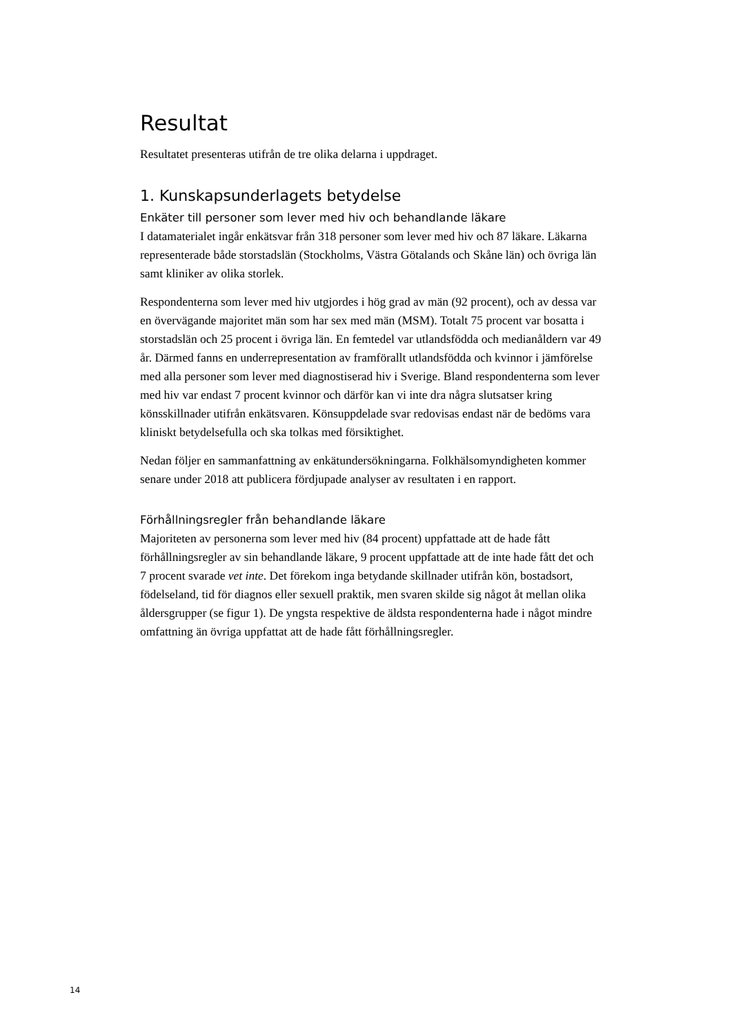Resultat
Resultatet presenteras utifrån de tre olika delarna i uppdraget.
1. Kunskapsunderlagets betydelse
Enkäter till personer som lever med hiv och behandlande läkare
I datamaterialet ingår enkätsvar från 318 personer som lever med hiv och 87 läkare. Läkarna representerade både storstadslän (Stockholms, Västra Götalands och Skåne län) och övriga län samt kliniker av olika storlek.
Respondenterna som lever med hiv utgjordes i hög grad av män (92 procent), och av dessa var en övervägande majoritet män som har sex med män (MSM). Totalt 75 procent var bosatta i storstadslän och 25 procent i övriga län. En femtedel var utlandsfödda och medianåldern var 49 år. Därmed fanns en underrepresentation av framförallt utlandsfödda och kvinnor i jämförelse med alla personer som lever med diagnostiserad hiv i Sverige. Bland respondenterna som lever med hiv var endast 7 procent kvinnor och därför kan vi inte dra några slutsatser kring könsskillnader utifrån enkätsvaren. Könsuppdelade svar redovisas endast när de bedöms vara kliniskt betydelsefulla och ska tolkas med försiktighet.
Nedan följer en sammanfattning av enkätundersökningarna. Folkhälsomyndigheten kommer senare under 2018 att publicera fördjupade analyser av resultaten i en rapport.
Förhållningsregler från behandlande läkare
Majoriteten av personerna som lever med hiv (84 procent) uppfattade att de hade fått förhållningsregler av sin behandlande läkare, 9 procent uppfattade att de inte hade fått det och 7 procent svarade vet inte. Det förekom inga betydande skillnader utifrån kön, bostadsort, födelseland, tid för diagnos eller sexuell praktik, men svaren skilde sig något åt mellan olika åldersgrupper (se figur 1). De yngsta respektive de äldsta respondenterna hade i något mindre omfattning än övriga uppfattat att de hade fått förhållningsregler.
14